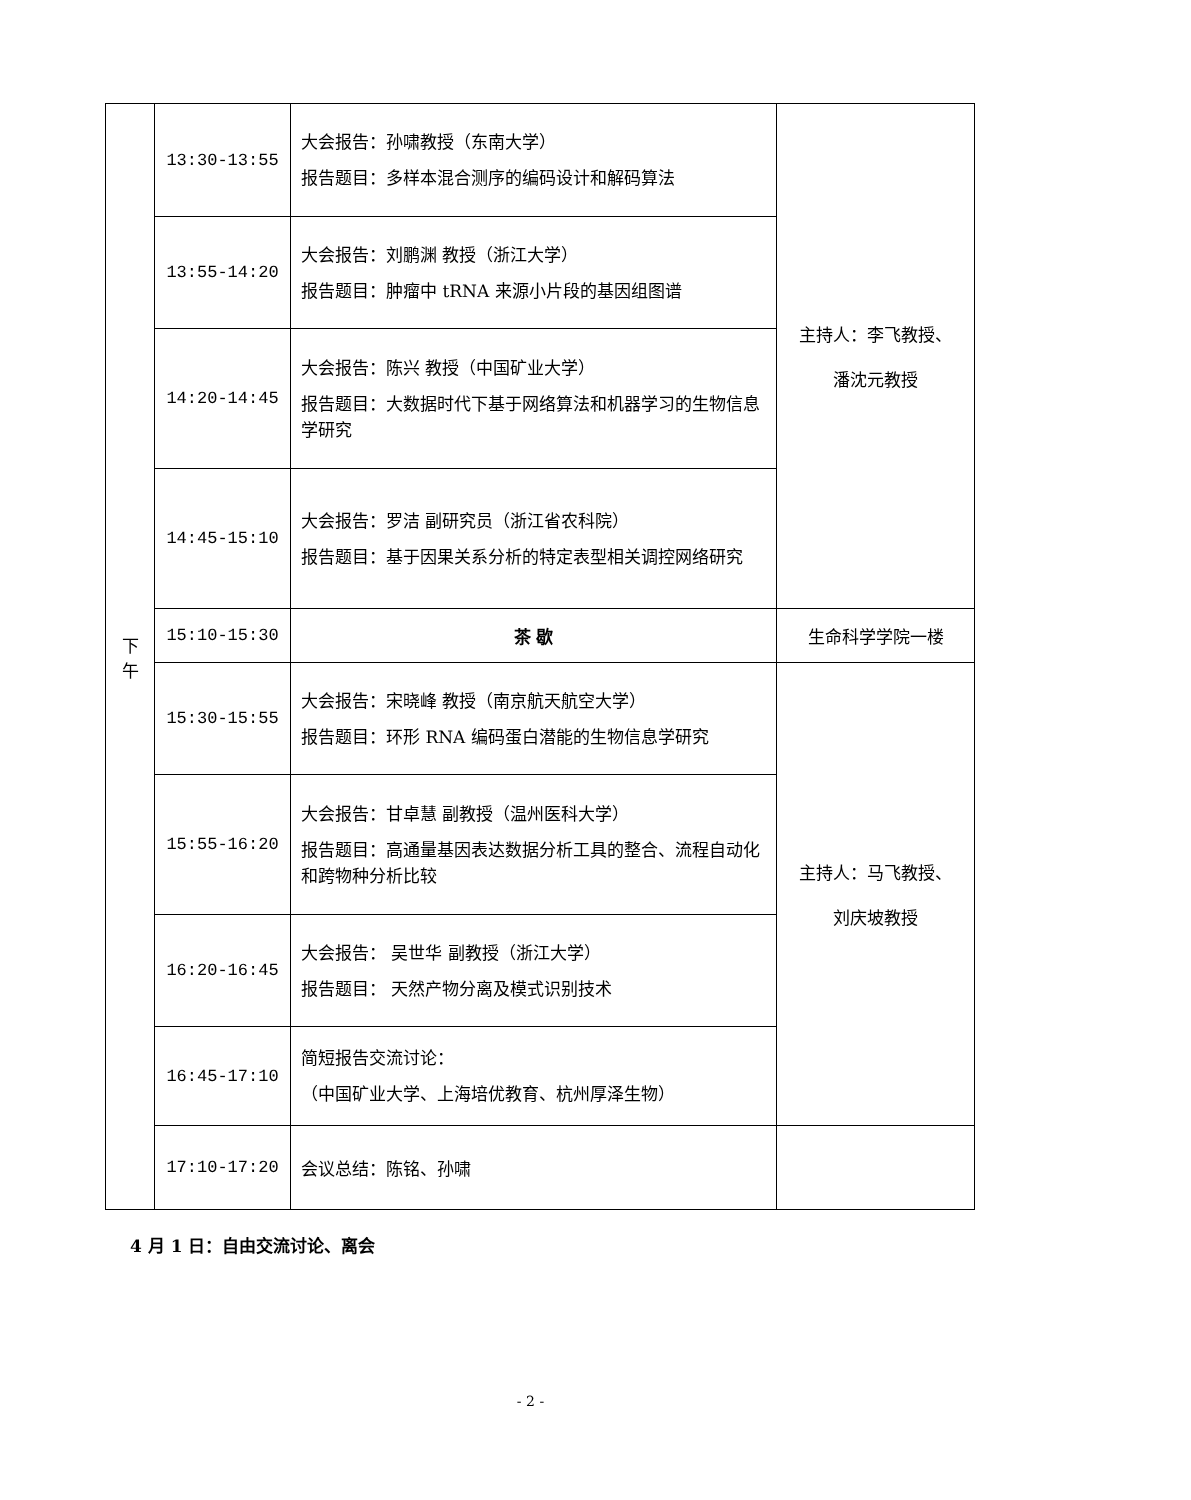| 下 午 | 13:30-13:55 | 大会报告：孙啸教授（东南大学） 报告题目：多样本混合测序的编码设计和解码算法 | 主持人：李飞教授、 潘沈元教授 |
| | 13:55-14:20 | 大会报告：刘鹏渊 教授（浙江大学） 报告题目：肿瘤中 tRNA 来源小片段的基因组图谱 | |
| | 14:20-14:45 | 大会报告：陈兴 教授（中国矿业大学） 报告题目：大数据时代下基于网络算法和机器学习的生物信息学研究 | |
| | 14:45-15:10 | 大会报告：罗洁 副研究员（浙江省农科院） 报告题目：基于因果关系分析的特定表型相关调控网络研究 | |
| | 15:10-15:30 | 茶 歇 | 生命科学学院一楼 |
| | 15:30-15:55 | 大会报告：宋晓峰 教授（南京航天航空大学） 报告题目：环形 RNA 编码蛋白潜能的生物信息学研究 | 主持人：马飞教授、 刘庆坡教授 |
| | 15:55-16:20 | 大会报告：甘卓慧 副教授（温州医科大学） 报告题目：高通量基因表达数据分析工具的整合、流程自动化和跨物种分析比较 | |
| | 16:20-16:45 | 大会报告： 吴世华 副教授（浙江大学） 报告题目： 天然产物分离及模式识别技术 | |
| | 16:45-17:10 | 简短报告交流讨论： （中国矿业大学、上海培优教育、杭州厚泽生物） | |
| | 17:10-17:20 | 会议总结：陈铭、孙啸 | |
4 月 1 日：自由交流讨论、离会
- 2 -